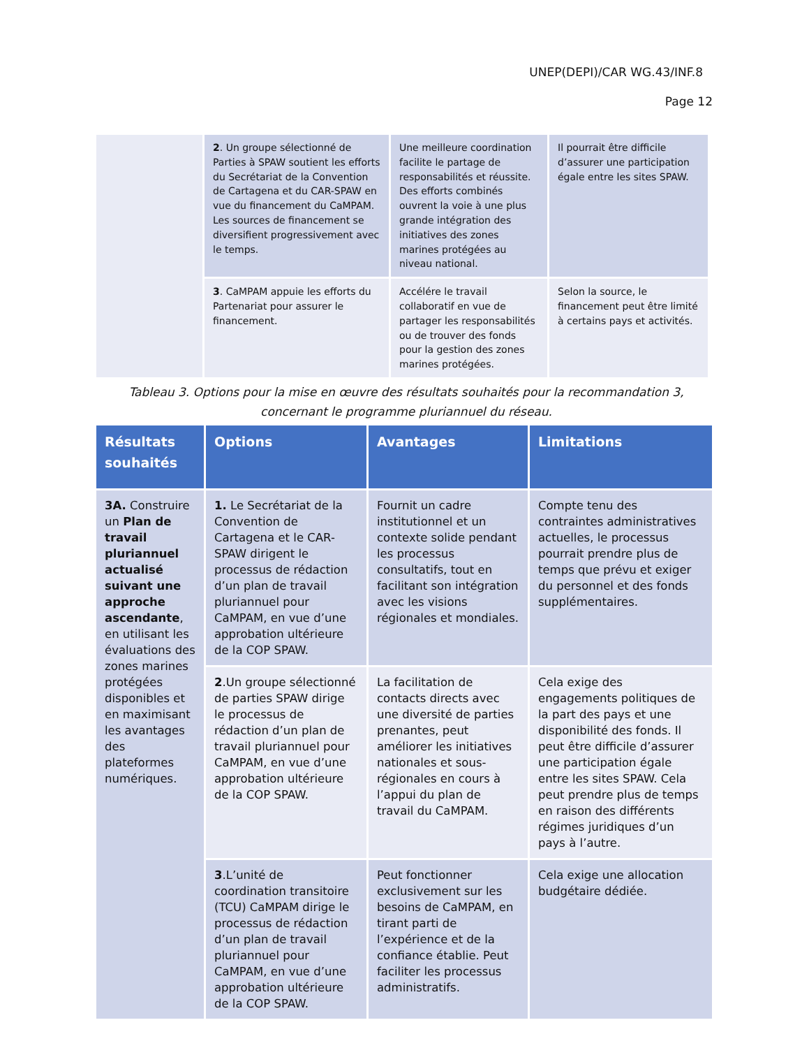UNEP(DEPI)/CAR WG.43/INF.8
Page 12
| | 2 . Un groupe sélectionné de Parties à SPAW soutient les efforts du Secrétariat de la Convention de Cartagena et du CAR-SPAW en vue du financement du CaMPAM. Les sources de financement se diversifient progressivement avec le temps. | Une meilleure coordination facilite le partage de responsabilités et réussite. Des efforts combinés ouvrent la voie à une plus grande intégration des initiatives des zones marines protégées au niveau national. | Il pourrait être difficile d’assurer une participation égale entre les sites SPAW. |
| | 3 . CaMPAM appuie les efforts du Partenariat pour assurer le financement. | Accélére le travail collaboratif en vue de partager les responsabilités ou de trouver des fonds pour la gestion des zones marines protégées. | Selon la source, le financement peut être limité à certains pays et activités. |
Tableau 3. Options pour la mise en œuvre des résultats souhaités pour la recommandation 3, concernant le programme pluriannuel du réseau.
| Résultats souhaités | Options | Avantages | Limitations |
| --- | --- | --- | --- |
| 3A. Construire un Plan de travail pluriannuel actualisé suivant une approche ascendante , en utilisant les évaluations des zones marines protégées disponibles et en maximisant les avantages des plateformes numériques. | 1. Le Secrétariat de la Convention de Cartagena et le CAR-SPAW dirigent le processus de rédaction d’un plan de travail pluriannuel pour CaMPAM, en vue d’une approbation ultérieure de la COP SPAW. | Fournit un cadre institutionnel et un contexte solide pendant les processus consultatifs, tout en facilitant son intégration avec les visions régionales et mondiales. | Compte tenu des contraintes administratives actuelles, le processus pourrait prendre plus de temps que prévu et exiger du personnel et des fonds supplémentaires. |
| | 2 .Un groupe sélectionné de parties SPAW dirige le processus de rédaction d’un plan de travail pluriannuel pour CaMPAM, en vue d’une approbation ultérieure de la COP SPAW. | La facilitation de contacts directs avec une diversité de parties prenantes, peut améliorer les initiatives nationales et sous-régionales en cours à l’appui du plan de travail du CaMPAM. | Cela exige des engagements politiques de la part des pays et une disponibilité des fonds. Il peut être difficile d’assurer une participation égale entre les sites SPAW. Cela peut prendre plus de temps en raison des différents régimes juridiques d’un pays à l’autre. |
| | 3 .L’unité de coordination transitoire (TCU) CaMPAM dirige le processus de rédaction d’un plan de travail pluriannuel pour CaMPAM, en vue d’une approbation ultérieure de la COP SPAW. | Peut fonctionner exclusivement sur les besoins de CaMPAM, en tirant parti de l’expérience et de la confiance établie. Peut faciliter les processus administratifs. | Cela exige une allocation budgétaire dédiée. |